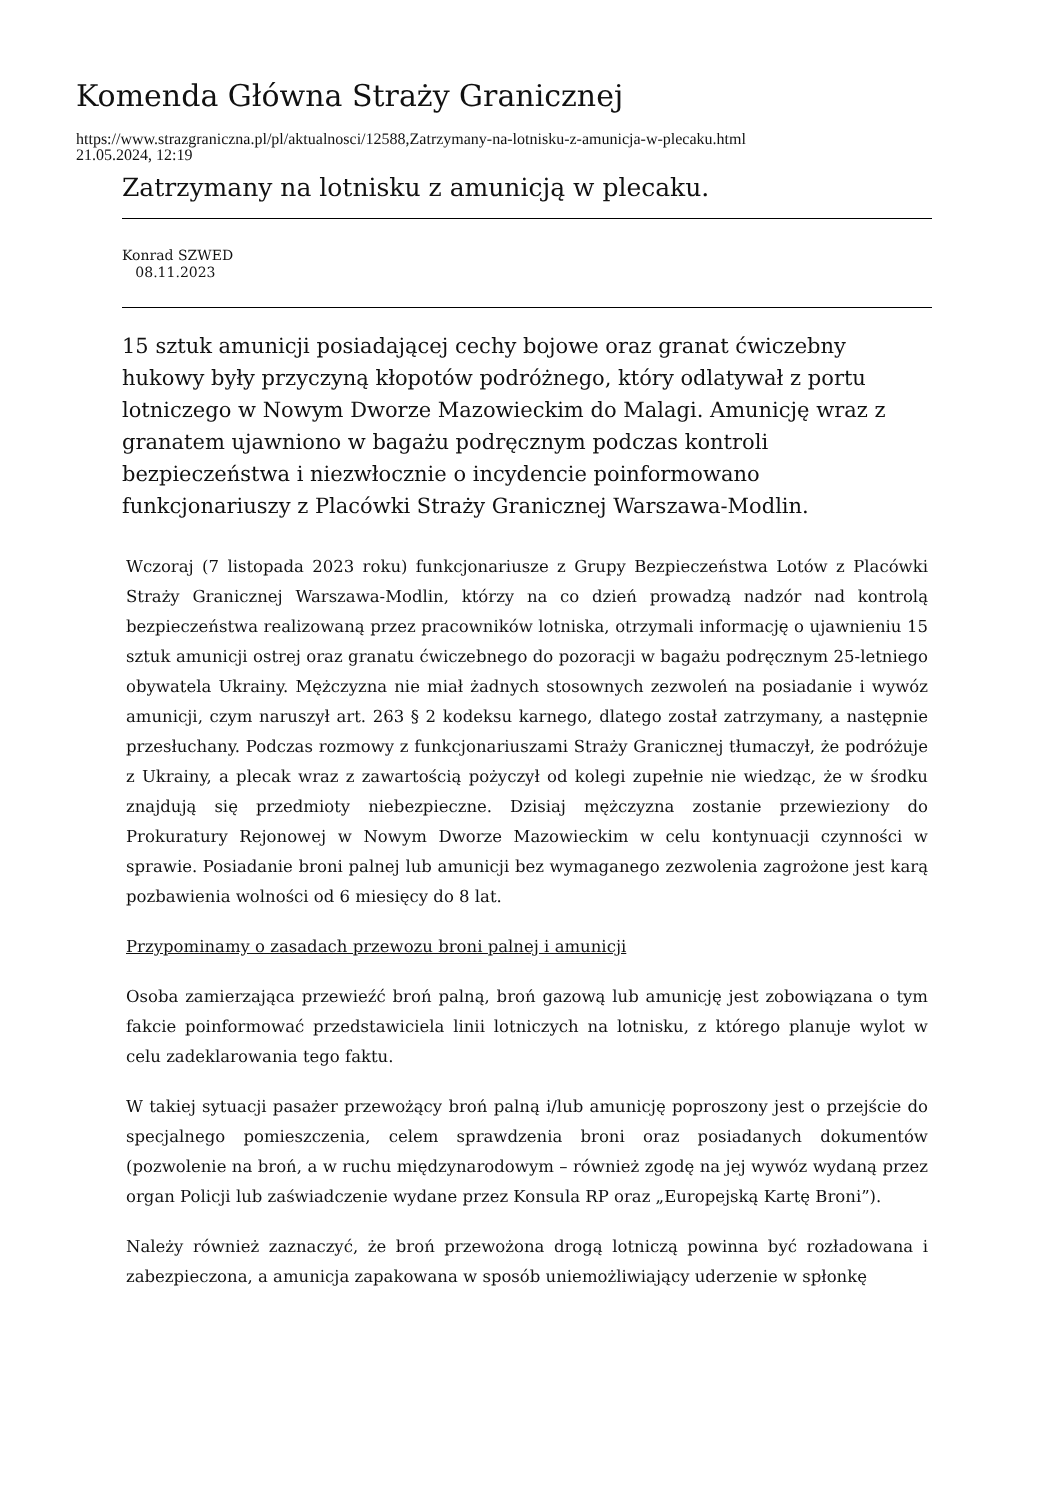Komenda Główna Straży Granicznej
https://www.strazgraniczna.pl/pl/aktualnosci/12588,Zatrzymany-na-lotnisku-z-amunicja-w-plecaku.html
21.05.2024, 12:19
Zatrzymany na lotnisku z amunicją w plecaku.
Konrad SZWED
08.11.2023
15 sztuk amunicji posiadającej cechy bojowe oraz granat ćwiczebny hukowy były przyczyną kłopotów podróżnego, który odlatywał z portu lotniczego w Nowym Dworze Mazowieckim do Malagi. Amunicję wraz z granatem ujawniono w bagażu podręcznym podczas kontroli bezpieczeństwa i niezwłocznie o incydencie poinformowano funkcjonariuszy z Placówki Straży Granicznej Warszawa-Modlin.
Wczoraj (7 listopada 2023 roku) funkcjonariusze z Grupy Bezpieczeństwa Lotów z Placówki Straży Granicznej Warszawa-Modlin, którzy na co dzień prowadzą nadzór nad kontrolą bezpieczeństwa realizowaną przez pracowników lotniska, otrzymali informację o ujawnieniu 15 sztuk amunicji ostrej oraz granatu ćwiczebnego do pozoracji w bagażu podręcznym 25-letniego obywatela Ukrainy. Mężczyzna nie miał żadnych stosownych zezwoleń na posiadanie i wywóz amunicji, czym naruszył art. 263 § 2 kodeksu karnego, dlatego został zatrzymany, a następnie przesłuchany. Podczas rozmowy z funkcjonariuszami Straży Granicznej tłumaczył, że podróżuje z Ukrainy, a plecak wraz z zawartością pożyczył od kolegi zupełnie nie wiedząc, że w środku znajdują się przedmioty niebezpieczne. Dzisiaj mężczyzna zostanie przewieziony do Prokuratury Rejonowej w Nowym Dworze Mazowieckim w celu kontynuacji czynności w sprawie. Posiadanie broni palnej lub amunicji bez wymaganego zezwolenia zagrożone jest karą pozbawienia wolności od 6 miesięcy do 8 lat.
Przypominamy o zasadach przewozu broni palnej i amunicji
Osoba zamierzająca przewieźć broń palną, broń gazową lub amunicję jest zobowiązana o tym fakcie poinformować przedstawiciela linii lotniczych na lotnisku, z którego planuje wylot w celu zadeklarowania tego faktu.
W takiej sytuacji pasażer przewożący broń palną i/lub amunicję poproszony jest o przejście do specjalnego pomieszczenia, celem sprawdzenia broni oraz posiadanych dokumentów (pozwolenie na broń, a w ruchu międzynarodowym – również zgodę na jej wywóz wydaną przez organ Policji lub zaświadczenie wydane przez Konsula RP oraz „Europejską Kartę Broni”).
Należy również zaznaczyć, że broń przewożona drogą lotniczą powinna być rozładowana i zabezpieczona, a amunicja zapakowana w sposób uniemożliwiający uderzenie w spłonkę